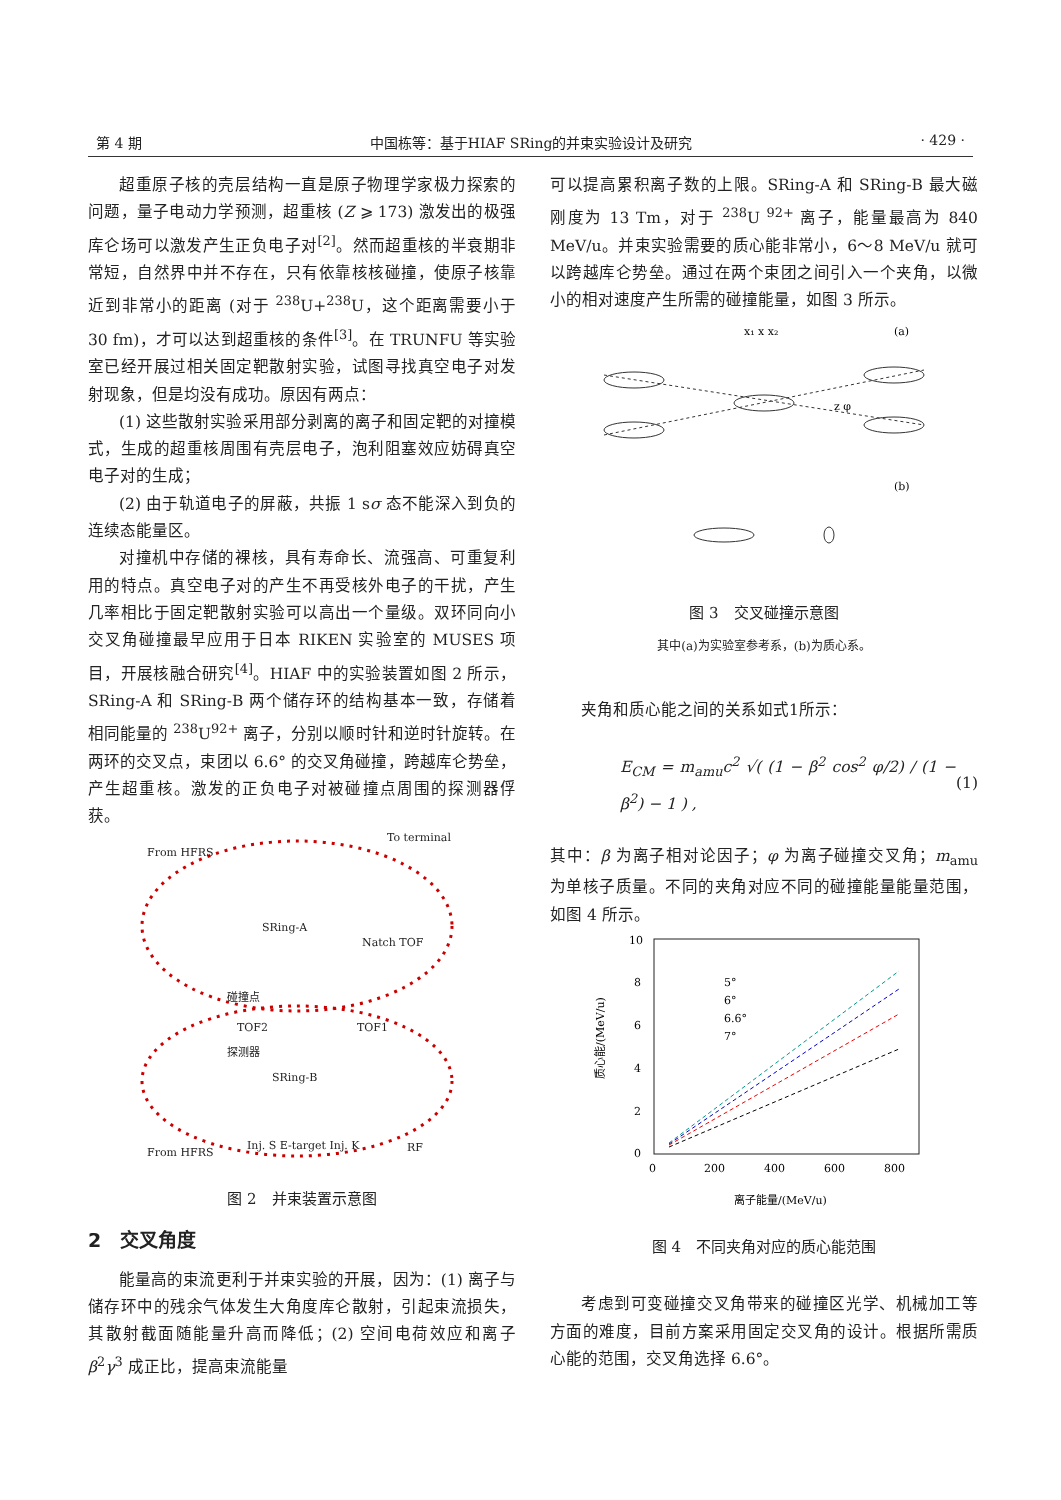第 4 期 中国栋等：基于HIAF SRing的并束实验设计及研究 · 429 ·
超重原子核的壳层结构一直是原子物理学家极力探索的问题，量子电动力学预测，超重核 (Z ⩾ 173) 激发出的极强库仑场可以激发产生正负电子对<sup>[2]</sup>。然而超重核的半衰期非常短，自然界中并不存在，只有依靠核核碰撞，使原子核靠近到非常小的距离 (对于 <sup>238</sup>U+<sup>238</sup>U，这个距离需要小于30 fm)，才可以达到超重核的条件<sup>[3]</sup>。在 TRUNFU 等实验室已经开展过相关固定靶散射实验，试图寻找真空电子对发射现象，但是均没有成功。原因有两点：
(1) 这些散射实验采用部分剥离的离子和固定靶的对撞模式，生成的超重核周围有壳层电子，泡利阻塞效应妨碍真空电子对的生成；
(2) 由于轨道电子的屏蔽，共振 1 sσ 态不能深入到负的连续态能量区。
对撞机中存储的裸核，具有寿命长、流强高、可重复利用的特点。真空电子对的产生不再受核外电子的干扰，产生几率相比于固定靶散射实验可以高出一个量级。双环同向小交叉角碰撞最早应用于日本 RIKEN 实验室的 MUSES 项目，开展核融合研究<sup>[4]</sup>。HIAF 中的实验装置如图 2 所示，SRing-A 和 SRing-B 两个储存环的结构基本一致，存储着相同能量的 <sup>238</sup>U<sup>92+</sup> 离子，分别以顺时针和逆时针旋转。在两环的交叉点，束团以 6.6° 的交叉角碰撞，跨越库仑势垒，产生超重核。激发的正负电子对被碰撞点周围的探测器俘获。
From HFRS
To terminal
SRing-A
SRing-B
Natch TOF
碰撞点
探测器
TOF2
TOF1
From HFRS
Inj. S E-target Inj. K
RF
图 2　并束装置示意图
2　交叉角度
能量高的束流更利于并束实验的开展，因为：(1) 离子与储存环中的残余气体发生大角度库仑散射，引起束流损失，其散射截面随能量升高而降低；(2) 空间电荷效应和离子 β<sup>2</sup>γ<sup>3</sup> 成正比，提高束流能量
可以提高累积离子数的上限。SRing-A 和 SRing-B 最大磁刚度为 13 Tm，对于 <sup>238</sup>U <sup>92+</sup> 离子，能量最高为 840 MeV/u。并束实验需要的质心能非常小，6～8 MeV/u 就可以跨越库仑势垒。通过在两个束团之间引入一个夹角，以微小的相对速度产生所需的碰撞能量，如图 3 所示。
(a)
x₁ x x₂
z φ
(b)
图 3　交叉碰撞示意图
其中(a)为实验室参考系，(b)为质心系。
夹角和质心能之间的关系如式1所示：
E<sub>CM</sub> = m<sub>amu</sub>c<sup>2</sup> √( (1 − β<sup>2</sup> cos<sup>2</sup> φ/2) / (1 − β<sup>2</sup>) − 1 ) , (1)
其中：β 为离子相对论因子；φ 为离子碰撞交叉角；m<sub>amu</sub> 为单核子质量。不同的夹角对应不同的碰撞能量能量范围，如图 4 所示。
10
8
6
4
2
0
0
200
400
600
800
5°
6°
6.6°
7°
离子能量/(MeV/u)
质心能/(MeV/u)
图 4　不同夹角对应的质心能范围
考虑到可变碰撞交叉角带来的碰撞区光学、机械加工等方面的难度，目前方案采用固定交叉角的设计。根据所需质心能的范围，交叉角选择 6.6°。